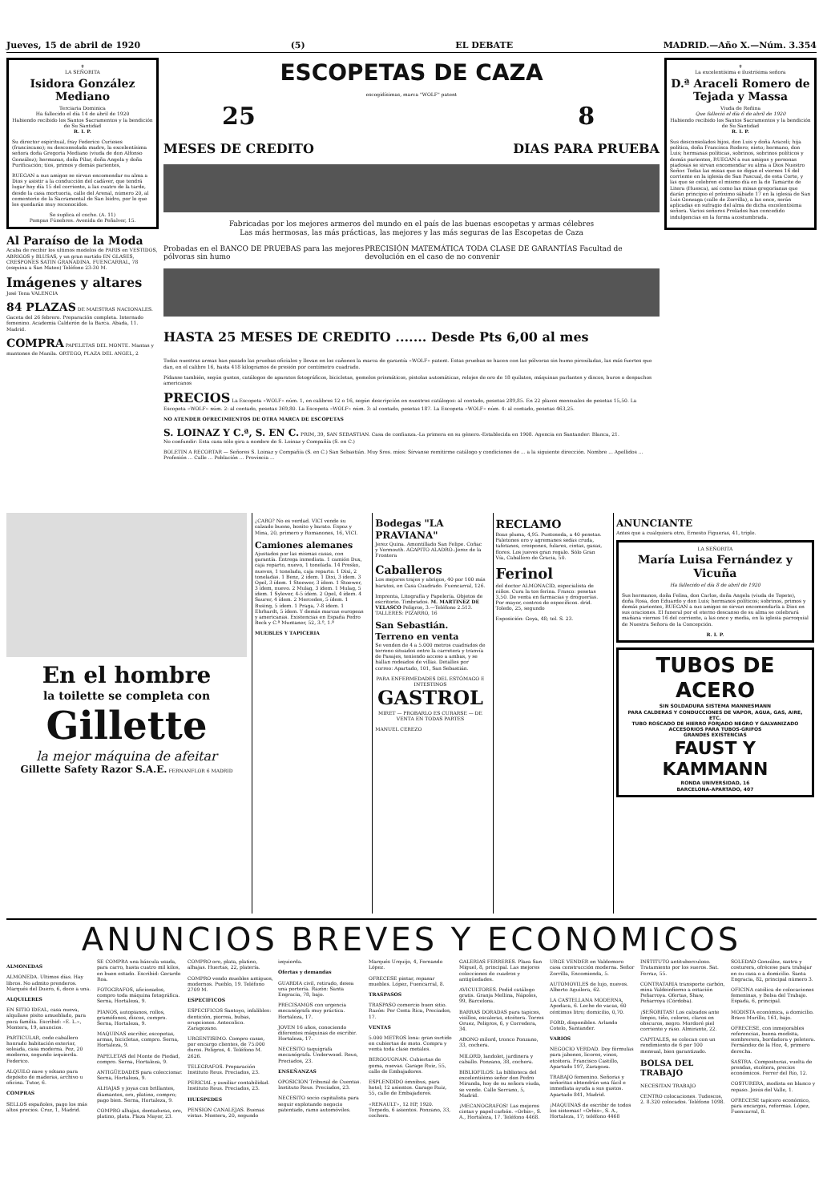Jueves, 15 de abril de 1920 (5) EL DEBATE MADRID.—Año X.—Núm. 3.354
✝
LA SEÑORITA
Isidora González Mediano
Terciaria Dominica
Ha fallecido el día 14 de abril de 1920
Habiendo recibido los Santos Sacramentos y la bendición de Su Santidad
R. I. P.
Su director espiritual, fray Federico Curieses (franciscano); su desconsolada madre, la excelentísima señora doña Gregoria Mediano (viuda de don Alfonso González); hermanas, doña Pilar, doña Angela y doña Purificación; tíos, primos y demás parientes,
RUEGAN a sus amigos se sirvan encomendar su alma a Dios y asistir a la conducción del cadáver, que tendrá lugar hoy día 15 del corriente, a las cuatro de la tarde, desde la casa mortuoria, calle del Arenal, número 20, al cementerio de la Sacramental de San Isidro, por lo que les quedarán muy reconocidos.
Se suplica el coche. (A. 11)
Pompas Fúnebres. Avenida de Peñalver, 15.
Al Paraíso de la Moda
Acaba de recibir los últimos modelos de PARIS en VESTIDOS, ABRIGOS y BLUSAS, y un gran surtido EN GLASES, CRESPONES SATIN GRANADINA. FUENCARRAL, 78 (esquina a San Mateo) Teléfono 23-30 M.
Imágenes y altares
José Tena VALENCIA
84 PLAZAS DE MAESTRAS NACIONALES. Gaceta del 26 febrero. Preparación completa. Internado femenino. Academia Calderón de la Barca. Abada, 11. Madrid.
COMPRA PAPELETAS DEL MONTE. Mantas y mantones de Manila. ORTEGO, PLAZA DEL ANGEL, 2
ESCOPETAS DE CAZA
escogidísimas, marca "WOLF" patent
25
MESES DE CREDITO
8
DIAS PARA PRUEBA
Fabricadas por los mejores armeros del mundo en el país de las buenas escopetas y armas célebres
Las más hermosas, las más prácticas, las mejores y las más seguras de las Escopetas de Caza
Probadas en el BANCO DE PRUEBAS para las mejores pólvoras sin humo PRECISIÓN MATEMÁTICA TODA CLASE DE GARANTÍAS Facultad de devolución en el caso de no convenir
HASTA 25 MESES DE CREDITO ....... Desde Pts 6,00 al mes
Todas nuestras armas han pasado las pruebas oficiales y llevan en los cañones la marca de garantía «WOLF» patent. Estas pruebas se hacen con las pólvoras sin humo piroxiladas, las más fuertes que dan, en el calibre 16, hasta 418 kilogramos de presión por centímetro cuadrado.
Pídanse también, según gustos, catálogos de aparatos fotográficos, bicicletas, gemelos prismáticos, pistolas automáticas, relojes de oro de 18 quilates, máquinas parlantes y discos, buros o despachos americanos
PRECIOS La Escopeta «WOLF» núm. 1, en calibres 12 o 16, según descripción en nuestros catálogos: al contado, pesetas 289,85. En 22 plazos mensuales de pesetas 15,50. La Escopeta «WOLF» núm. 2: al contado, pesetas 369,80. La Escopeta «WOLF» núm. 3: al contado, pesetas 187. La Escopeta «WOLF» núm. 4: al contado, pesetas 463,25.
NO ATENDER OFRECIMIENTOS DE OTRA MARCA DE ESCOPETAS
S. LOINAZ Y C.ª, S. EN C. PRIM, 39, SAN SEBASTIAN. Casa de confianza.-La primera en su género.-Establecida en 1908. Agencia en Santander: Blanca, 21.
No confundir: Esta casa sólo gira a nombre de S. Loinaz y Compañía (S. en C.)
BOLETIN A RECORTAR — Señores S. Loinaz y Compañía (S. en C.) San Sebastián. Muy Sres. míos: Sírvanse remitirme catálogo y condiciones de ... a la siguiente dirección. Nombre ... Apellidos ... Profesión ... Calle ... Población ... Provincia ...
✝
La excelentísima e ilustrísima señora
D.ª Araceli Romero de Tejada y Massa
Viuda de Reñina
Que falleció el día 6 de abril de 1920
Habiendo recibido los Santos Sacramentos y la bendición de Su Santidad
R. I. P.
Sus desconsolados hijos, don Luis y doña Araceli; hija política, doña Francisca Rodero; nieto; hermano, don Luis; hermanas políticas, sobrinos, sobrinos políticos y demás parientes, RUEGAN a sus amigos y personas piadosas se sirvan encomendar su alma a Dios Nuestro Señor. Todas las misas que se digan el viernes 16 del corriente en la iglesia de San Pascual, de esta Corte, y las que se celebren el mismo día en la de Tamarite de Litera (Huesca), así como las misas gregorianas que darán principio el próximo sábado 17 en la iglesia de San Luis Gonzaga (calle de Zorrilla), a las once, serán aplicadas en sufragio del alma de dicha excelentísima señora. Varios señores Prelados han concedido indulgencias en la forma acostumbrada.
En el hombre
la toilette se completa con
Gillette
la mejor máquina de afeitar
Gillette Safety Razor S.A.E. FERNANFLOR 6 MADRID
¿CARO? No es verdad. VICI vende su calzado bueno, bonito y barato. Espoz y Mina, 20, primero y Romanones, 16, VICI.
Camiones alemanes
Ajustados por las mismas casas, con garantía. Entrega inmediata. 1 camión Dux, caja reparto, nuevo, 1 tonelada. 14 Presko, nuevos, 1 tonelada, caja reparto. 1 Dixi, 2 toneladas. 1 Benz, 2 ídem. 1 Dixi, 3 ídem. 3 Opel, 3 ídem. 1 Stoewer, 3 ídem. 1 Stoewer, 3 ídem, nuevo. 2 Mulag, 3 ídem. 1 Mulag, 5 ídem. 1 Sylever, 4-5 ídem. 2 Opel, 4 ídem. 4 Saurer, 4 ídem. 2 Mercedes, 5 ídem. 1 Busing, 5 ídem. 1 Praga, 7-8 ídem. 1 Ehrhardt, 5 ídem. Y demás marcas europeas y americanas. Existencias en España Pedro Beck y C.ª Muntaner, 52, 3.º, 1.ª
MUEBLES Y TAPICERIA
Bodegas "LA PRAVIANA"
Jerez Quina. Amontillado San Felipe. Coñac y Vermouth. ÁGAPITO ALADRO.-Jerez de la Frontera
Caballeros
Los mejores trajes y abrigos, 40 por 100 más baratos, en Casa Cuadrado. Fuencarral, 126.
Imprenta, Litografía y Papelería. Objetos de escritorio. Timbrados. M. MARTINEZ DE VELASCO Peligros, 3.—Teléfono 2.513. TALLERES: PIZARRO, 16
San Sebastián. Terreno en venta
Se venden de 4 a 5.000 metros cuadrados de terreno situados entre la carretera y tranvía de Pasajes, teniendo acceso a ambas, y se hallan rodeados de villas. Detalles por correo: Apartado, 101, San Sebastián.
PARA ENFERMEDADES DEL ESTÓMAGO E INTESTINOS
GASTROL
MIRET — PROBARLO ES CURARSE — DE VENTA EN TODAS PARTES
MANUEL CEREZO
RECLAMO
Boas pluma, 4,95. Puntoseda, a 40 pesetas. Paletones oro y agremanes sedas cruda, tafetanes, crespones, fulares, cintas, gasas, flores. Los jueves gran regalo. Sólo Gran Vía, Caballero de Gracia, 50.
Ferinol
del doctor ALMONACID, especialista de niños. Cura la tos ferina. Frasco: pesetas 3,50. De venta en farmacias y droguerías. Por mayor, centros de específicos. drid. Toledo, 25, segundo
Exposición: Goya, 48; tel. S. 23.
ANUNCIANTE
Antes que a cualquiera otro, Ernesto Figueras, 41, triple.
LA SEÑORITA
María Luisa Fernández y Vicuña
Ha fallecido el día 8 de abril de 1920
Sus hermanos, doña Felisa, don Carlos, doña Angela (viuda de Topete), doña Rosa, don Eduardo y don Luis; hermanos políticos; sobrinos, primos y demás parientes, RUEGAN a sus amigos se sirvan encomendarla a Dios en sus oraciones. El funeral por el eterno descanso de su alma se celebrará mañana viernes 16 del corriente, a las once y media, en la iglesia parroquial de Nuestra Señora de la Concepción.
R. I. P.
TUBOS DE ACERO
SIN SOLDADURA SISTEMA MANNESMANN
PARA CALDERAS Y CONDUCCIONES DE VAPOR, AGUA, GAS, AIRE, ETC.
TUBO ROSCADO DE HIERRO FORJADO NEGRO Y GALVANIZADO
ACCESORIOS PARA TUBOS-GRIFOS
GRANDES EXISTENCIAS
FAUST Y KAMMANN
RONDA UNIVERSIDAD, 16
BARCELONA-APARTADO, 407
ANUNCIOS BREVES Y ECONOMICOS
ALMONEDAS
ALMONEDA. Ultimos días. Hay libros. No admito prenderos. Marqués del Duero, 6, doce a una.
ALQUILERES
EN SITIO IDEAL, casa nueva, alquílase pisito amueblado, para poca familia. Escribid: «E. L.», Montera, 19, anuncios.
PARTICULAR, cede caballero honrado habitación exterior, soleada, casa moderna. Pez, 20 moderno, segundo izquierda. Federico.
ALQUILO nave y sótano para depósito de maderas, archivo u oficina. Tutor, 6.
COMPRAS
SELLOS españoles, pago los más altos precios. Cruz, 1, Madrid.
SE COMPRA una báscula usada, para carro, hasta cuatro mil kilos, en buen estado. Escribid: Gerardo Roa.
FOTOGRAFOS, aficionados, compro toda máquina fotográfica. Serna, Hortaleza, 9.
PIANOS, autopianos, rollos, gramófonos, discos, compro. Serna, Hortaleza, 9.
MAQUINAS escribir, escopetas, armas, bicicletas, compro. Serna, Hortaleza, 9.
PAPELETAS del Monte de Piedad, compro. Serna, Hortaleza, 9.
ANTIGÜEDADES para coleccionar. Serna, Hortaleza, 9.
ALHAJAS y joyas con brillantes, diamantes, oro, platino, compro; pago bien. Serna, Hortaleza, 9.
COMPRO alhajas, dentaduras, oro, platino, plata. Plaza Mayor, 23.
COMPRO oro, plata, platino, alhajas. Huertas, 22, platería.
COMPRO vendo muebles antiguos, modernos. Pueblo, 19. Teléfono 2709 M.
ESPECIFICOS
ESPECIFICOS Santoyo, infalibles: dentición, piorrea, bubas, erupciones. Antecolico. Zaragozano.
URGENTISIMO. Compro casas, por encargo clientes, de 75.000 duros. Peligros, 4. Teléfono M. 2626.
TELEGRAFOS. Preparación Instituto Reus. Preciados, 23.
PERICIAL y auxiliar contabilidad. Instituto Reus. Preciados, 23.
HUESPEDES
PENSION CANALEJAS. Buenas vistas. Montera, 20, segundo izquierda.
Ofertas y demandas
GUARDIA civil, retirado, desea una portería. Razón: Santa Engracia, 78, bajo.
PRECISAMOS con urgencia mecanógrafa muy práctica. Hortaleza, 17.
JOVEN 16 años, conociendo diferentes máquinas de escribir. Hortaleza, 17.
NECESITO taquígrafa mecanógrafa. Underwood. Reus, Preciados, 23.
ENSEÑANZAS
OPOSICION Tribunal de Cuentas. Instituto Reus. Preciados, 23.
NECESITO socio capitalista para seguir explotando negocio patentado, ramo automóviles. Marqués Urquijo, 4, Fernando López.
OFRECESE pintar, repasar muebles. López, Fuencarral, 8.
TRASPASOS
TRASPASO comercio buen sitio. Razón: Per Cesta Rica, Preciados, 17.
VENTAS
5.000 METROS lona: gran surtido en cubiertas de moto. Compra y venta toda clase metales.
BERGOUGNAN. Cubiertas de goma, nuevas. Garage Ruiz, 55, calle de Embajadores.
ESPLENDIDO ómnibus, para hotel; 12 asientos. Garage Ruiz, 55, calle de Embajadores.
«RENAULT», 12 HP, 1920. Torpedo, 6 asientos. Ponzano, 33, cochera.
GALERIAS FERRERES. Plaza San Miguel, 8, principal. Las mejores colecciones de cuadros y antigüedades.
AVICULTORES. Pedid catálogo gratis. Granja Mellina, Nápoles, 99, Barcelona.
BARRAS DORADAS para tapices, visillos, escaleras, etcétera. Torres Oruez, Peligros, 6, y Corredera, 34.
ABONO milord, tronco Ponzano, 33, cochera.
MILORD, landolet, jardinera y caballo. Ponzano, 38, cochera.
BIBLIOFILOS: La biblioteca del excelentísimo señor don Pedro Miranda, hoy de su señora viuda, se vende. Calle Serrano, 5, Madrid.
¡MECANOGRAFOS! Las mejores cintas y papel carbón. «Orbis», S. A., Hortaleza, 17. Teléfono 4468.
URGE VENDER en Valdemoro casa construcción moderna. Señor Zorrilla, Encomienda, 5.
AUTOMOVILES de lujo, nuevos. Alberto Aguilera, 62.
LA CASTELLANA MODERNA, Apodaca, 6. Leche de vacas, 60 céntimos litro; domicilio, 0,70.
FORD, disponibles. Arlando Cotelo, Santander.
VARIOS
NEGOCIO VERDAD. Doy fórmulas para jabones, licores, vinos, etcétera. Francisco Castillo, Apartado 197, Zaragoza.
TRABAJO femenino. Señoras y señoritas obtendrán una fácil e inmediata ayuda a sus gastos. Apartado 841, Madrid.
¡MAQUINAS de escribir de todos los sistemas! «Orbis», S. A., Hortaleza, 17; teléfono 4468
INSTITUTO antituberculoso. Tratamiento por los sueros. Sat. Ferraz, 55.
CONTRATARIA transporte carbón, mina Valdeinfierno a estación Peñarroya. Ofertas, Shaw, Peñarroya (Córdoba).
¡SEÑORITAS! Los calzados ante limpio, tiño, colores, claros en obscuros, negro. Mordoré piel corriente y raso. Almirante, 22.
CAPITALES, se colocan con un rendimiento de 6 por 100 mensual, bien garantizado.
BOLSA DEL TRABAJO
NECESITAN TRABAJO
CENTRO colocaciones. Tudescos, 2. 8.320 colocados. Teléfono 1098.
SOLEDAD González, sastra y costurera, ofrécese para trabajar en su casa o a domicilio. Santa Engracia, 82, principal número 3.
OFICINA católica de colocaciones femeninas, y Bolsa del Trabajo. Espada, 6, principal.
MODISTA económica, a domicilio. Bravo Murillo, 161, bajo.
OFRECESE, con inmejorables referencias, buena modista, sombrerera, bordadora y peletera. Fernández de la Hoz, 4, primero derecha.
SASTRA. Composturas, vuelta de prendas, etcétera, precios económicos. Ferrer del Río, 12.
COSTURERA, modista en blanco y repaso. Jesús del Valle, 1.
OFRECESE tapicero económico, para encargos, reformas. López, Fuencarral, 8.